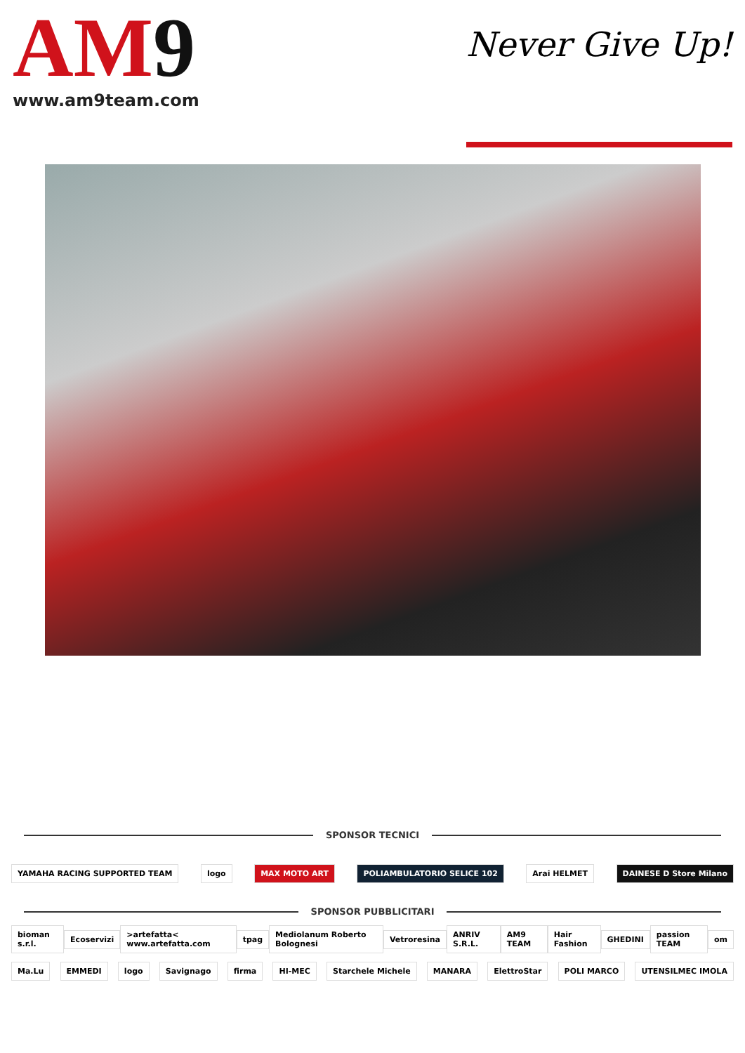AM9
www.am9team.com
Never Give Up!
SPONSOR TECNICI
YAMAHA RACING SUPPORTED TEAM logo MAX MOTO ART POLIAMBULATORIO SELICE 102 Arai HELMET DAINESE D Store Milano
SPONSOR PUBBLICITARI
bioman s.r.l. Ecoservizi >artefatta< www.artefatta.com tpag Mediolanum Roberto Bolognesi Vetroresina ANRIV S.R.L. AM9 TEAM Hair Fashion GHEDINI passion TEAM om
Ma.Lu EMMEDI logo Savignago firma HI-MEC Starchele Michele MANARA ElettroStar POLI MARCO UTENSILMEC IMOLA